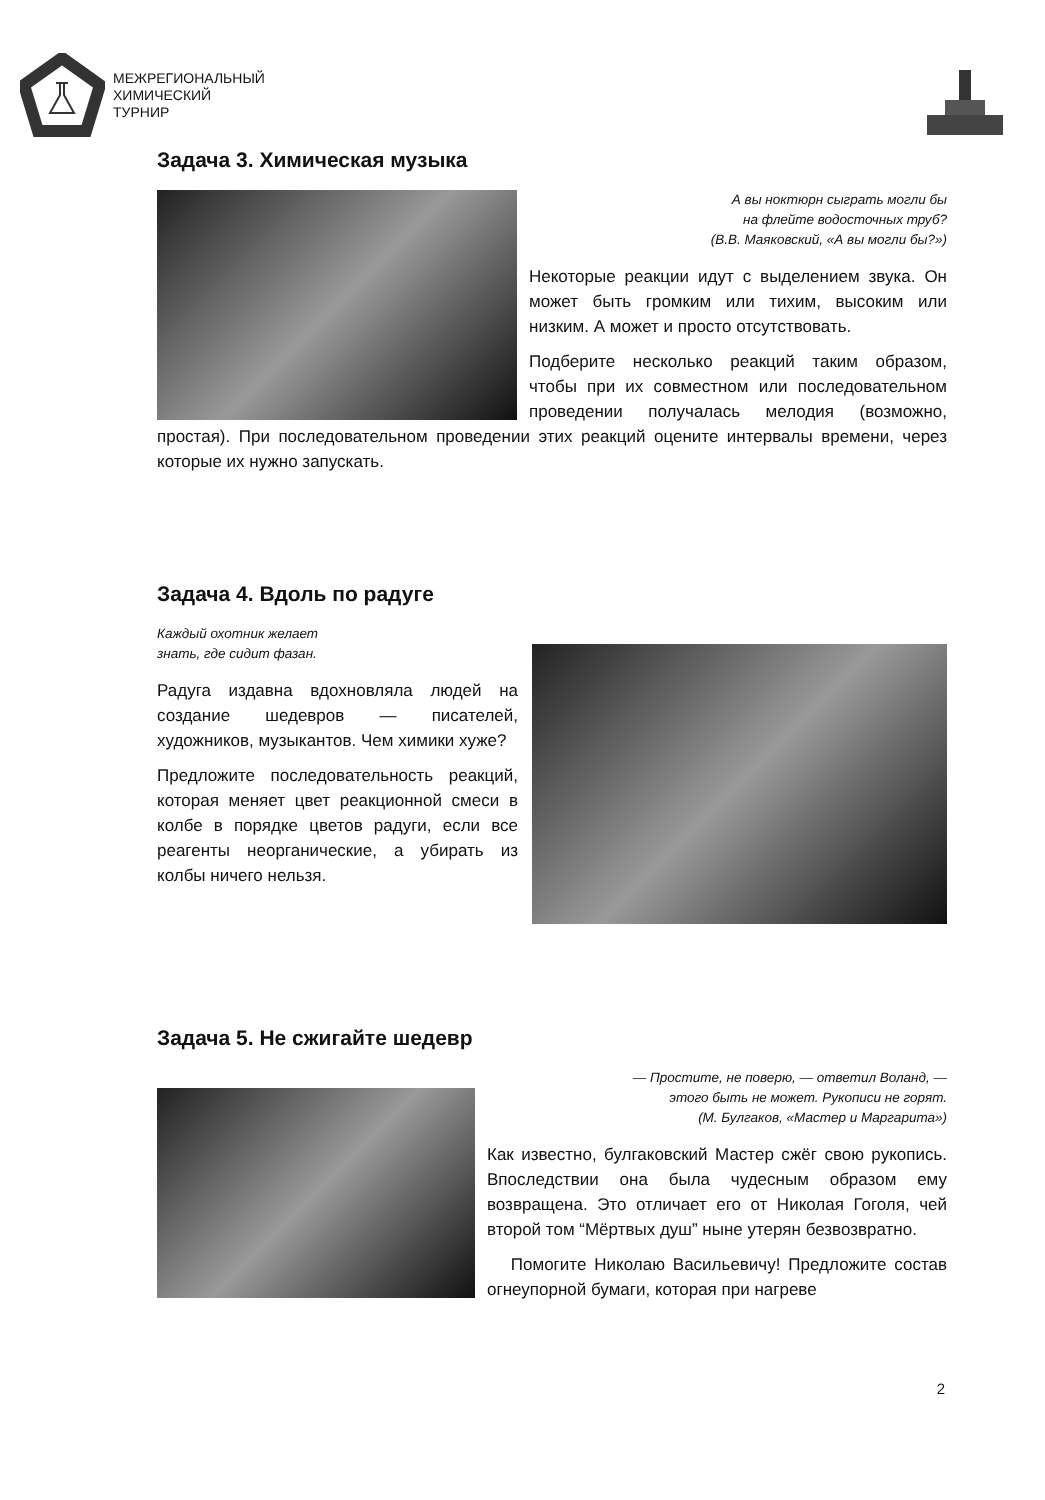МЕЖРЕГИОНАЛЬНЫЙ
ХИМИЧЕСКИЙ
ТУРНИР
Задача 3. Химическая музыка
А вы ноктюрн сыграть могли бы
на флейте водосточных труб?
(В.В. Маяковский, «А вы могли бы?»)
Некоторые реакции идут с выделением звука. Он может быть громким или тихим, высоким или низким. А может и просто отсутствовать.
Подберите несколько реакций таким образом, чтобы при их совместном или последовательном проведении получалась мелодия (возможно, простая). При последовательном проведении этих реакций оцените интервалы времени, через которые их нужно запускать.
Задача 4. Вдоль по радуге
Каждый охотник желает
знать, где сидит фазан.
Радуга издавна вдохновляла людей на создание шедевров — писателей, художников, музыкантов. Чем химики хуже?
Предложите последовательность реакций, которая меняет цвет реакционной смеси в колбе в порядке цветов радуги, если все реагенты неорганические, а убирать из колбы ничего нельзя.
Задача 5. Не сжигайте шедевр
— Простите, не поверю, — ответил Воланд, —
этого быть не может. Рукописи не горят.
(М. Булгаков, «Мастер и Маргарита»)
Как известно, булгаковский Мастер сжёг свою рукопись. Впоследствии она была чудесным образом ему возвращена. Это отличает его от Николая Гоголя, чей второй том “Мёртвых душ” ныне утерян безвозвратно.
Помогите Николаю Васильевичу! Предложите состав огнеупорной бумаги, которая при нагреве
2